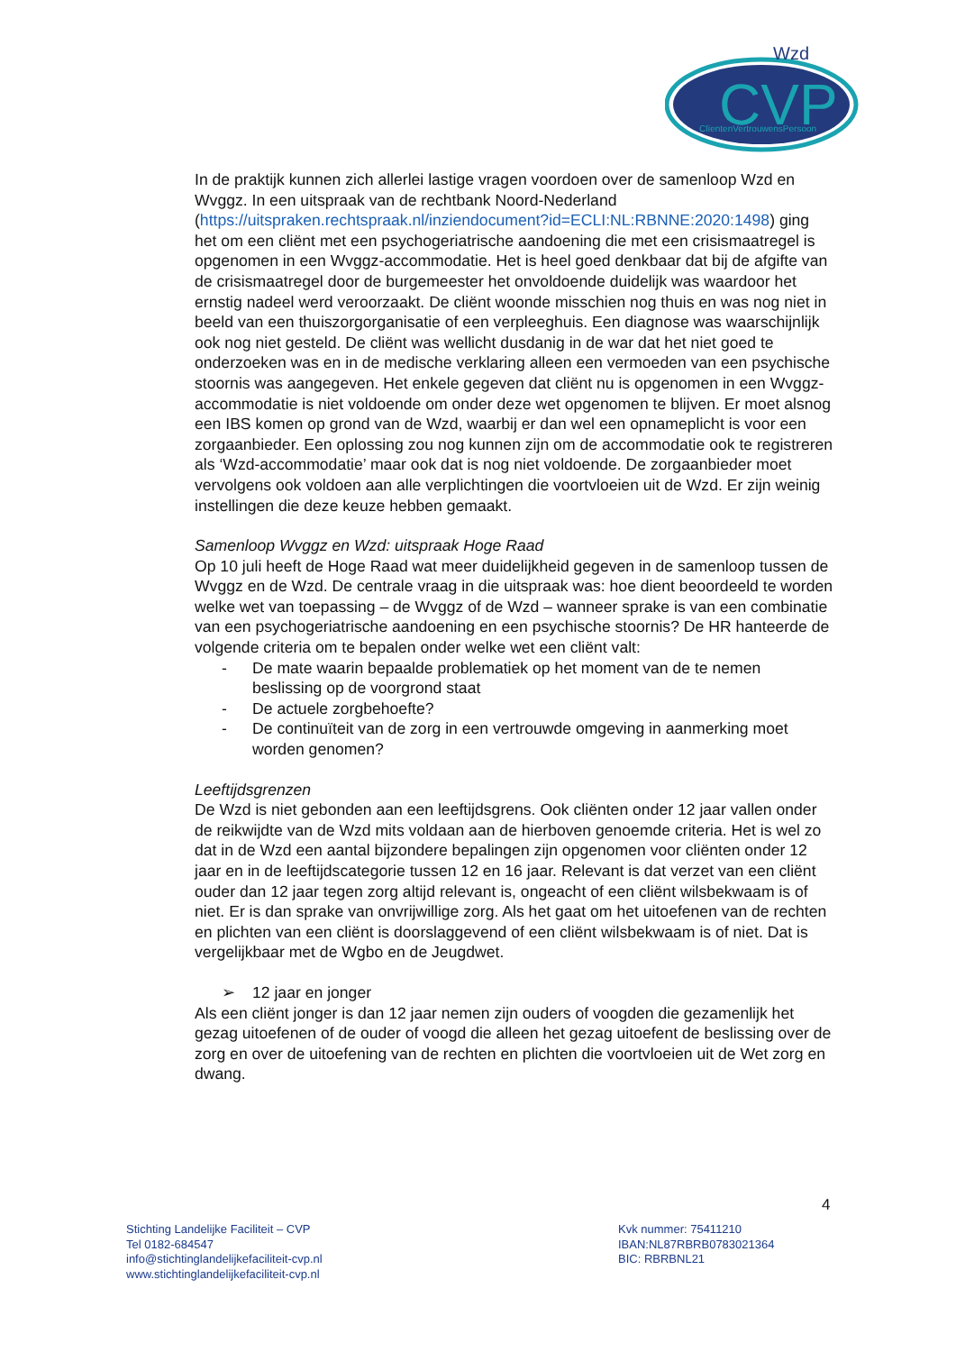CVP
Wzd
ClïentenVertrouwensPersoon
In de praktijk kunnen zich allerlei lastige vragen voordoen over de samenloop Wzd en Wvggz. In een uitspraak van de rechtbank Noord-Nederland (https://uitspraken.rechtspraak.nl/inziendocument?id=ECLI:NL:RBNNE:2020:1498) ging het om een cliënt met een psychogeriatrische aandoening die met een crisismaatregel is opgenomen in een Wvggz-accommodatie. Het is heel goed denkbaar dat bij de afgifte van de crisismaatregel door de burgemeester het onvoldoende duidelijk was waardoor het ernstig nadeel werd veroorzaakt. De cliënt woonde misschien nog thuis en was nog niet in beeld van een thuiszorgorganisatie of een verpleeghuis. Een diagnose was waarschijnlijk ook nog niet gesteld. De cliënt was wellicht dusdanig in de war dat het niet goed te onderzoeken was en in de medische verklaring alleen een vermoeden van een psychische stoornis was aangegeven. Het enkele gegeven dat cliënt nu is opgenomen in een Wvggz-accommodatie is niet voldoende om onder deze wet opgenomen te blijven. Er moet alsnog een IBS komen op grond van de Wzd, waarbij er dan wel een opnameplicht is voor een zorgaanbieder. Een oplossing zou nog kunnen zijn om de accommodatie ook te registreren als ‘Wzd-accommodatie’ maar ook dat is nog niet voldoende. De zorgaanbieder moet vervolgens ook voldoen aan alle verplichtingen die voortvloeien uit de Wzd. Er zijn weinig instellingen die deze keuze hebben gemaakt.
Samenloop Wvggz en Wzd: uitspraak Hoge Raad
Op 10 juli heeft de Hoge Raad wat meer duidelijkheid gegeven in de samenloop tussen de Wvggz en de Wzd. De centrale vraag in die uitspraak was: hoe dient beoordeeld te worden welke wet van toepassing – de Wvggz of de Wzd – wanneer sprake is van een combinatie van een psychogeriatrische aandoening en een psychische stoornis? De HR hanteerde de volgende criteria om te bepalen onder welke wet een cliënt valt:
- De mate waarin bepaalde problematiek op het moment van de te nemen beslissing op de voorgrond staat
- De actuele zorgbehoefte?
- De continuïteit van de zorg in een vertrouwde omgeving in aanmerking moet worden genomen?
Leeftijdsgrenzen
De Wzd is niet gebonden aan een leeftijdsgrens. Ook cliënten onder 12 jaar vallen onder de reikwijdte van de Wzd mits voldaan aan de hierboven genoemde criteria. Het is wel zo dat in de Wzd een aantal bijzondere bepalingen zijn opgenomen voor cliënten onder 12 jaar en in de leeftijdscategorie tussen 12 en 16 jaar. Relevant is dat verzet van een cliënt ouder dan 12 jaar tegen zorg altijd relevant is, ongeacht of een cliënt wilsbekwaam is of niet. Er is dan sprake van onvrijwillige zorg. Als het gaat om het uitoefenen van de rechten en plichten van een cliënt is doorslaggevend of een cliënt wilsbekwaam is of niet. Dat is vergelijkbaar met de Wgbo en de Jeugdwet.
➢ 12 jaar en jonger
Als een cliënt jonger is dan 12 jaar nemen zijn ouders of voogden die gezamenlijk het gezag uitoefenen of de ouder of voogd die alleen het gezag uitoefent de beslissing over de zorg en over de uitoefening van de rechten en plichten die voortvloeien uit de Wet zorg en dwang.
4
Stichting Landelijke Faciliteit – CVP
Tel 0182-684547
info@stichtinglandelijkefaciliteit-cvp.nl
www.stichtinglandelijkefaciliteit-cvp.nl
Kvk nummer: 75411210
IBAN:NL87RBRB0783021364
BIC: RBRBNL21